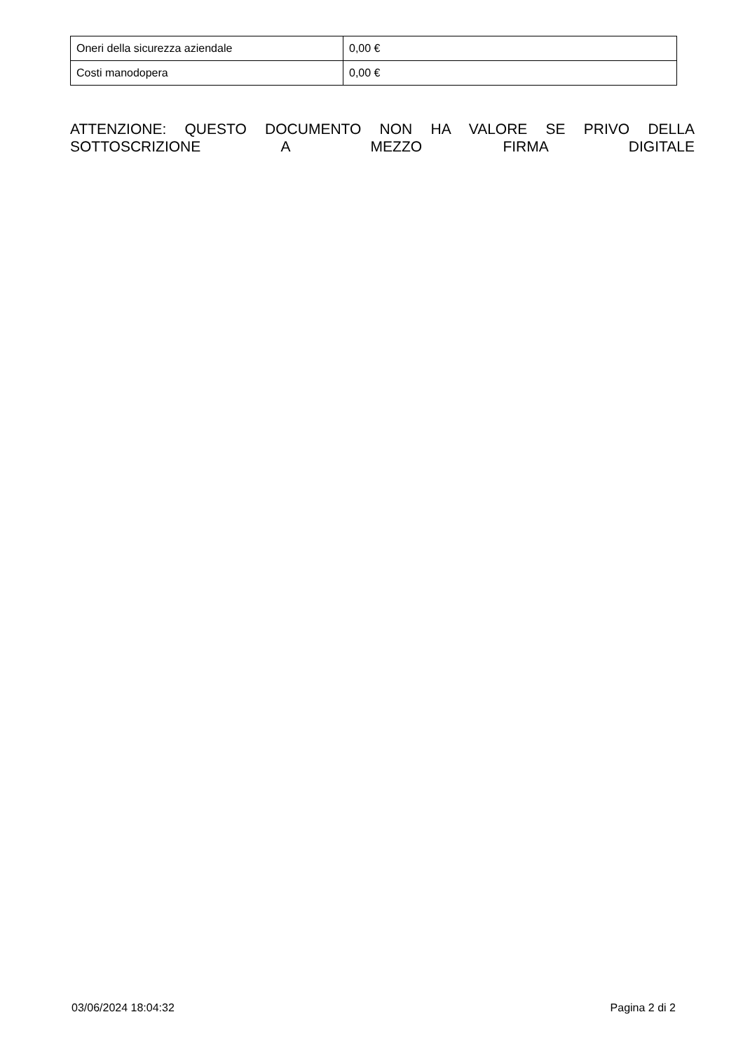| Oneri della sicurezza aziendale | 0,00 € |
| Costi manodopera | 0,00 € |
ATTENZIONE: QUESTO DOCUMENTO NON HA VALORE SE PRIVO DELLA SOTTOSCRIZIONE A MEZZO FIRMA DIGITALE
03/06/2024 18:04:32 Pagina 2 di 2